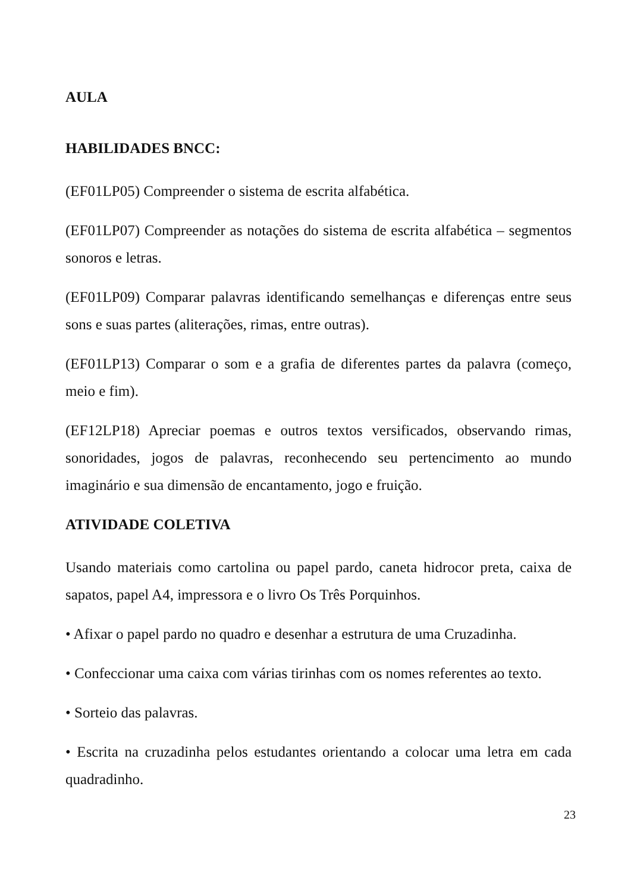AULA
HABILIDADES BNCC:
(EF01LP05) Compreender o sistema de escrita alfabética.
(EF01LP07) Compreender as notações do sistema de escrita alfabética – segmentos sonoros e letras.
(EF01LP09) Comparar palavras identificando semelhanças e diferenças entre seus sons e suas partes (aliterações, rimas, entre outras).
(EF01LP13) Comparar o som e a grafia de diferentes partes da palavra (começo, meio e fim).
(EF12LP18) Apreciar poemas e outros textos versificados, observando rimas, sonoridades, jogos de palavras, reconhecendo seu pertencimento ao mundo imaginário e sua dimensão de encantamento, jogo e fruição.
ATIVIDADE COLETIVA
Usando materiais como cartolina ou papel pardo, caneta hidrocor preta, caixa de sapatos, papel A4, impressora e o livro Os Três Porquinhos.
• Afixar o papel pardo no quadro e desenhar a estrutura de uma Cruzadinha.
• Confeccionar uma caixa com várias tirinhas com os nomes referentes ao texto.
• Sorteio das palavras.
• Escrita na cruzadinha pelos estudantes orientando a colocar uma letra em cada quadradinho.
23